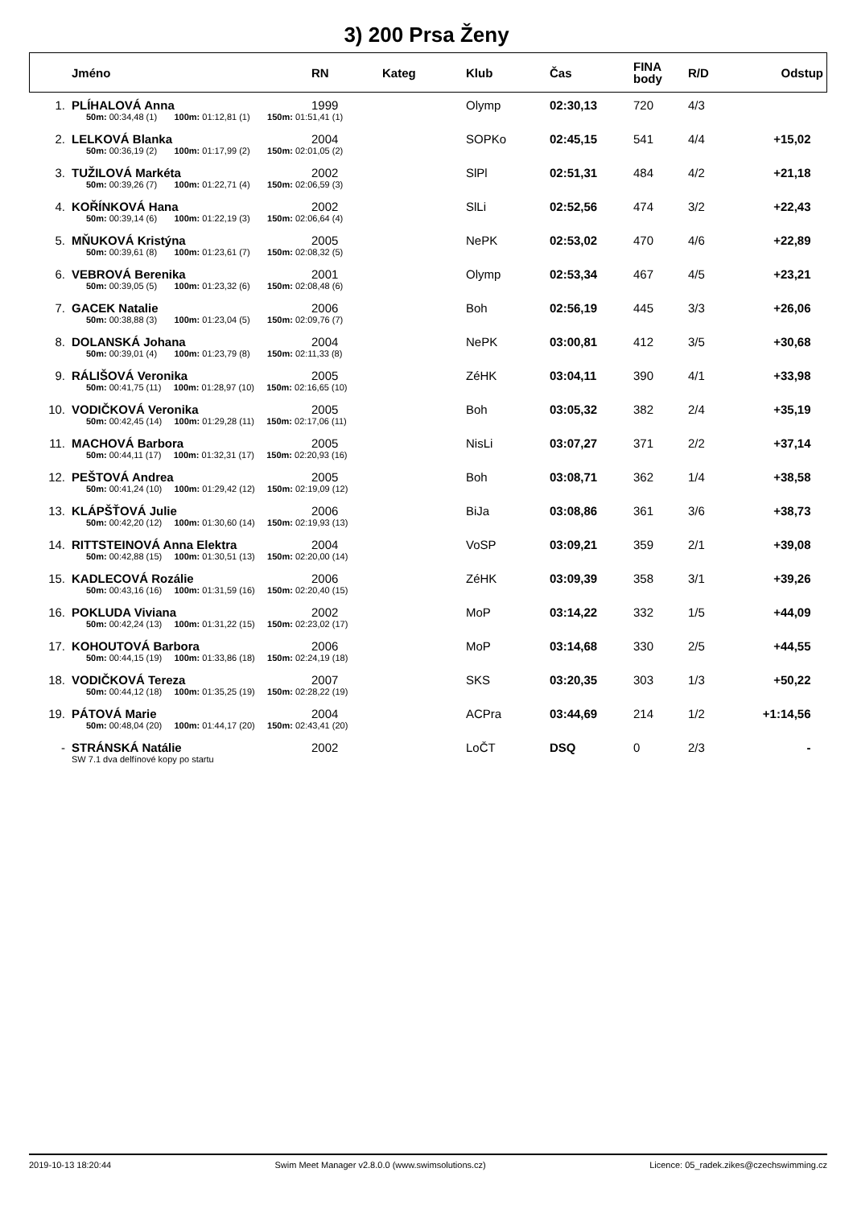3) 200 Prsa Ženy
| | Jméno | RN | Kateg | Klub | Čas | FINA body | R/D | Odstup |
| --- | --- | --- | --- | --- | --- | --- | --- | --- |
| 1. | PLÍHALOVÁ Anna | 1999 | | Olymp | 02:30,13 | 720 | 4/3 | |
| | 50m: 00:34,48 (1) 100m: 01:12,81 (1) 150m: 01:51,41 (1) | | | | | | | |
| 2. | LELKOVÁ Blanka | 2004 | | SOPKo | 02:45,15 | 541 | 4/4 | +15,02 |
| | 50m: 00:36,19 (2) 100m: 01:17,99 (2) 150m: 02:01,05 (2) | | | | | | | |
| 3. | TUŽILOVÁ Markéta | 2002 | | SlPl | 02:51,31 | 484 | 4/2 | +21,18 |
| | 50m: 00:39,26 (7) 100m: 01:22,71 (4) 150m: 02:06,59 (3) | | | | | | | |
| 4. | KOŘÍNKOVÁ Hana | 2002 | | SlLi | 02:52,56 | 474 | 3/2 | +22,43 |
| | 50m: 00:39,14 (6) 100m: 01:22,19 (3) 150m: 02:06,64 (4) | | | | | | | |
| 5. | MŇUKOVÁ Kristýna | 2005 | | NePK | 02:53,02 | 470 | 4/6 | +22,89 |
| | 50m: 00:39,61 (8) 100m: 01:23,61 (7) 150m: 02:08,32 (5) | | | | | | | |
| 6. | VEBROVÁ Berenika | 2001 | | Olymp | 02:53,34 | 467 | 4/5 | +23,21 |
| | 50m: 00:39,05 (5) 100m: 01:23,32 (6) 150m: 02:08,48 (6) | | | | | | | |
| 7. | GACEK Natalie | 2006 | | Boh | 02:56,19 | 445 | 3/3 | +26,06 |
| | 50m: 00:38,88 (3) 100m: 01:23,04 (5) 150m: 02:09,76 (7) | | | | | | | |
| 8. | DOLANSKÁ Johana | 2004 | | NePK | 03:00,81 | 412 | 3/5 | +30,68 |
| | 50m: 00:39,01 (4) 100m: 01:23,79 (8) 150m: 02:11,33 (8) | | | | | | | |
| 9. | RÁLIŠOVÁ Veronika | 2005 | | ZéHK | 03:04,11 | 390 | 4/1 | +33,98 |
| | 50m: 00:41,75 (11) 100m: 01:28,97 (10) 150m: 02:16,65 (10) | | | | | | | |
| 10. | VODIČKOVÁ Veronika | 2005 | | Boh | 03:05,32 | 382 | 2/4 | +35,19 |
| | 50m: 00:42,45 (14) 100m: 01:29,28 (11) 150m: 02:17,06 (11) | | | | | | | |
| 11. | MACHOVÁ Barbora | 2005 | | NisLi | 03:07,27 | 371 | 2/2 | +37,14 |
| | 50m: 00:44,11 (17) 100m: 01:32,31 (17) 150m: 02:20,93 (16) | | | | | | | |
| 12. | PEŠTOVÁ Andrea | 2005 | | Boh | 03:08,71 | 362 | 1/4 | +38,58 |
| | 50m: 00:41,24 (10) 100m: 01:29,42 (12) 150m: 02:19,09 (12) | | | | | | | |
| 13. | KLÁPŠŤOVÁ Julie | 2006 | | BiJa | 03:08,86 | 361 | 3/6 | +38,73 |
| | 50m: 00:42,20 (12) 100m: 01:30,60 (14) 150m: 02:19,93 (13) | | | | | | | |
| 14. | RITTSTEINOVÁ Anna Elektra | 2004 | | VoSP | 03:09,21 | 359 | 2/1 | +39,08 |
| | 50m: 00:42,88 (15) 100m: 01:30,51 (13) 150m: 02:20,00 (14) | | | | | | | |
| 15. | KADLECOVÁ Rozálie | 2006 | | ZéHK | 03:09,39 | 358 | 3/1 | +39,26 |
| | 50m: 00:43,16 (16) 100m: 01:31,59 (16) 150m: 02:20,40 (15) | | | | | | | |
| 16. | POKLUDA Viviana | 2002 | | MoP | 03:14,22 | 332 | 1/5 | +44,09 |
| | 50m: 00:42,24 (13) 100m: 01:31,22 (15) 150m: 02:23,02 (17) | | | | | | | |
| 17. | KOHOUTOVÁ Barbora | 2006 | | MoP | 03:14,68 | 330 | 2/5 | +44,55 |
| | 50m: 00:44,15 (19) 100m: 01:33,86 (18) 150m: 02:24,19 (18) | | | | | | | |
| 18. | VODIČKOVÁ Tereza | 2007 | | SKS | 03:20,35 | 303 | 1/3 | +50,22 |
| | 50m: 00:44,12 (18) 100m: 01:35,25 (19) 150m: 02:28,22 (19) | | | | | | | |
| 19. | PÁTOVÁ Marie | 2004 | | ACPra | 03:44,69 | 214 | 1/2 | +1:14,56 |
| | 50m: 00:48,04 (20) 100m: 01:44,17 (20) 150m: 02:43,41 (20) | | | | | | | |
| - | STRÁNSKÁ Natálie | 2002 | | LoČT | DSQ | 0 | 2/3 | - |
| | SW 7.1 dva delfínové kopy po startu | | | | | | | |
2019-10-13 18:20:44 Swim Meet Manager v2.8.0.0 (www.swimsolutions.cz) Licence: 05_radek.zikes@czechswimming.cz